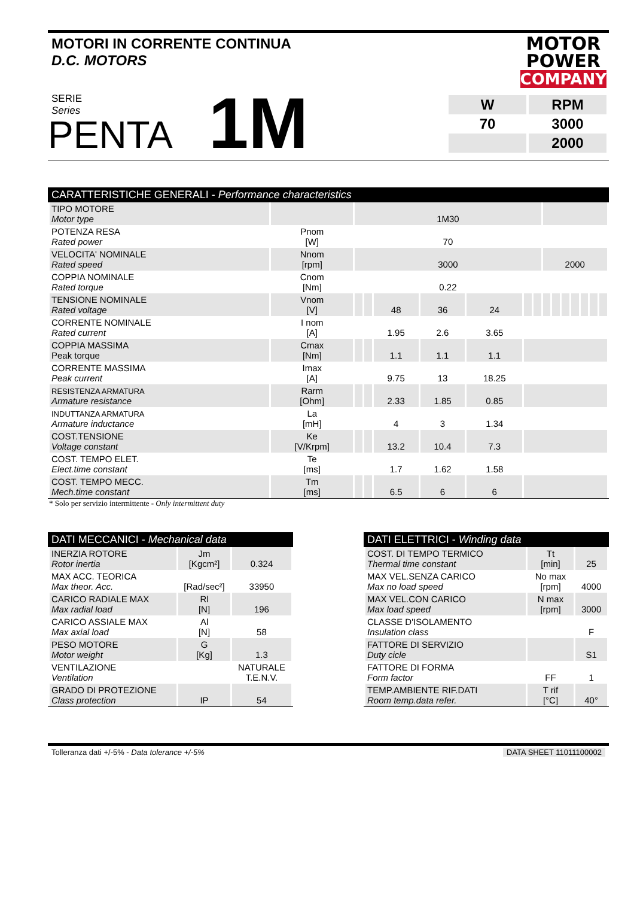MOTORI IN CORRENTE CONTINUA
D.C. MOTORS
MOTOR
POWER
COMPANY
SERIE
Series
PENTA
1M
| W | RPM |
| 70 | 3000 |
| | 2000 |
CARATTERISTICHE GENERALI - Performance characteristics
| TIPO MOTORE Motor type | | 1M30 | | | | | | | | | | | | | |
| POTENZA RESA Rated power | Pnom [W] | 70 | | | | | | | | | | | | | |
| VELOCITA' NOMINALE Rated speed | Nnom [rpm] | 3000 | | | | | | | 2000 | | | | | | |
| COPPIA NOMINALE Rated torque | Cnom [Nm] | 0.22 | | | | | | | | | | | | | |
| TENSIONE NOMINALE Rated voltage | Vnom [V] | | | 48 | 36 | 24 | | | | | | | | | |
| CORRENTE NOMINALE Rated current | I nom [A] | | | 1.95 | 2.6 | 3.65 | | | | | | | | | |
| COPPIA MASSIMA Peak torque | Cmax [Nm] | | | 1.1 | 1.1 | 1.1 | | | | | | | | | |
| CORRENTE MASSIMA Peak current | Imax [A] | | | 9.75 | 13 | 18.25 | | | | | | | | | |
| RESISTENZA ARMATURA Armature resistance | Rarm [Ohm] | | | 2.33 | 1.85 | 0.85 | | | | | | | | | |
| INDUTTANZA ARMATURA Armature inductance | La [mH] | | | 4 | 3 | 1.34 | | | | | | | | | |
| COST.TENSIONE Voltage constant | Ke [V/Krpm] | | | 13.2 | 10.4 | 7.3 | | | | | | | | | |
| COST. TEMPO ELET. Elect.time constant | Te [ms] | | | 1.7 | 1.62 | 1.58 | | | | | | | | | |
| COST. TEMPO MECC. Mech.time constant | Tm [ms] | | | 6.5 | 6 | 6 | | | | | | | | | |
* Solo per servizio intermittente - Only intermittent duty
DATI MECCANICI - Mechanical data
| INERZIA ROTORE Rotor inertia | Jm [Kgcm²] | 0.324 |
| MAX ACC. TEORICA Max theor. Acc. | [Rad/sec²] | 33950 |
| CARICO RADIALE MAX Max radial load | Rl [N] | 196 |
| CARICO ASSIALE MAX Max axial load | Al [N] | 58 |
| PESO MOTORE Motor weight | G [Kg] | 1.3 |
| VENTILAZIONE Ventilation | | NATURALE T.E.N.V. |
| GRADO DI PROTEZIONE Class protection | IP | 54 |
DATI ELETTRICI - Winding data
| COST. DI TEMPO TERMICO Thermal time constant | Tt [min] | 25 |
| MAX VEL.SENZA CARICO Max no load speed | No max [rpm] | 4000 |
| MAX VEL.CON CARICO Max load speed | N max [rpm] | 3000 |
| CLASSE D'ISOLAMENTO Insulation class | | F |
| FATTORE DI SERVIZIO Duty cicle | | S1 |
| FATTORE DI FORMA Form factor | FF | 1 |
| TEMP.AMBIENTE RIF.DATI Room temp.data refer. | T rif [°C] | 40° |
Tolleranza dati +/-5% - Data tolerance +/-5% DATA SHEET 11011100002